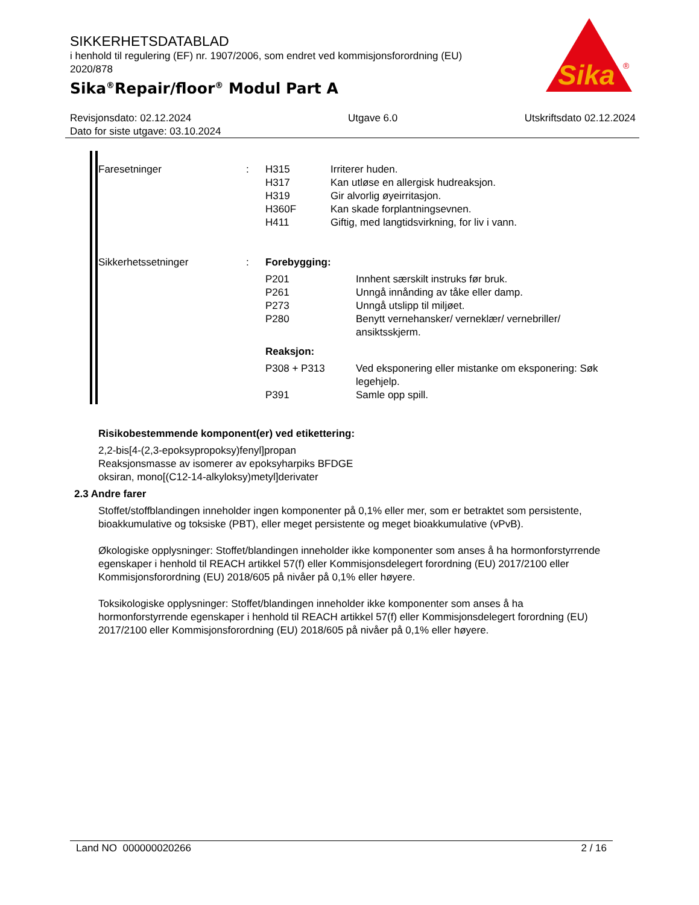SIKKERHETSDATABLAD
i henhold til regulering (EF) nr. 1907/2006, som endret ved kommisjonsforordning (EU) 2020/878
Sika<sup>®</sup>Repair/floor<sup>®</sup> Modul Part A
Sika
®
Revisjonsdato: 02.12.2024
Dato for siste utgave: 03.10.2024
Utgave 6.0 Utskriftsdato 02.12.2024
| Faresetninger | : | / H315 / Irriterer huden. / / H317 / Kan utløse en allergisk hudreaksjon. / / H319 / Gir alvorlig øyeirritasjon. / / H360F / Kan skade forplantningsevnen. / / H411 / Giftig, med langtidsvirkning, for liv i vann. / |
| Sikkerhetssetninger | : | Forebygging: / P201 / Innhent særskilt instruks før bruk. / / P261 / Unngå innånding av tåke eller damp. / / P273 / Unngå utslipp til miljøet. / / P280 / Benytt vernehansker/ verneklær/ vernebriller/ ansiktsskjerm. / Reaksjon: / P308 + P313 / Ved eksponering eller mistanke om eksponering: Søk legehjelp. / / P391 / Samle opp spill. / |
Risikobestemmende komponent(er) ved etikettering:
2,2-bis[4-(2,3-epoksypropoksy)fenyl]propan
Reaksjonsmasse av isomerer av epoksyharpiks BFDGE
oksiran, mono[(C12-14-alkyloksy)metyl]derivater
2.3 Andre farer
Stoffet/stoffblandingen inneholder ingen komponenter på 0,1% eller mer, som er betraktet som persistente, bioakkumulative og toksiske (PBT), eller meget persistente og meget bioakkumulative (vPvB).
Økologiske opplysninger: Stoffet/blandingen inneholder ikke komponenter som anses å ha hormonforstyrrende egenskaper i henhold til REACH artikkel 57(f) eller Kommisjonsdelegert forordning (EU) 2017/2100 eller Kommisjonsforordning (EU) 2018/605 på nivåer på 0,1% eller høyere.
Toksikologiske opplysninger: Stoffet/blandingen inneholder ikke komponenter som anses å ha hormonforstyrrende egenskaper i henhold til REACH artikkel 57(f) eller Kommisjonsdelegert forordning (EU) 2017/2100 eller Kommisjonsforordning (EU) 2018/605 på nivåer på 0,1% eller høyere.
Land NO 000000020266 2 / 16